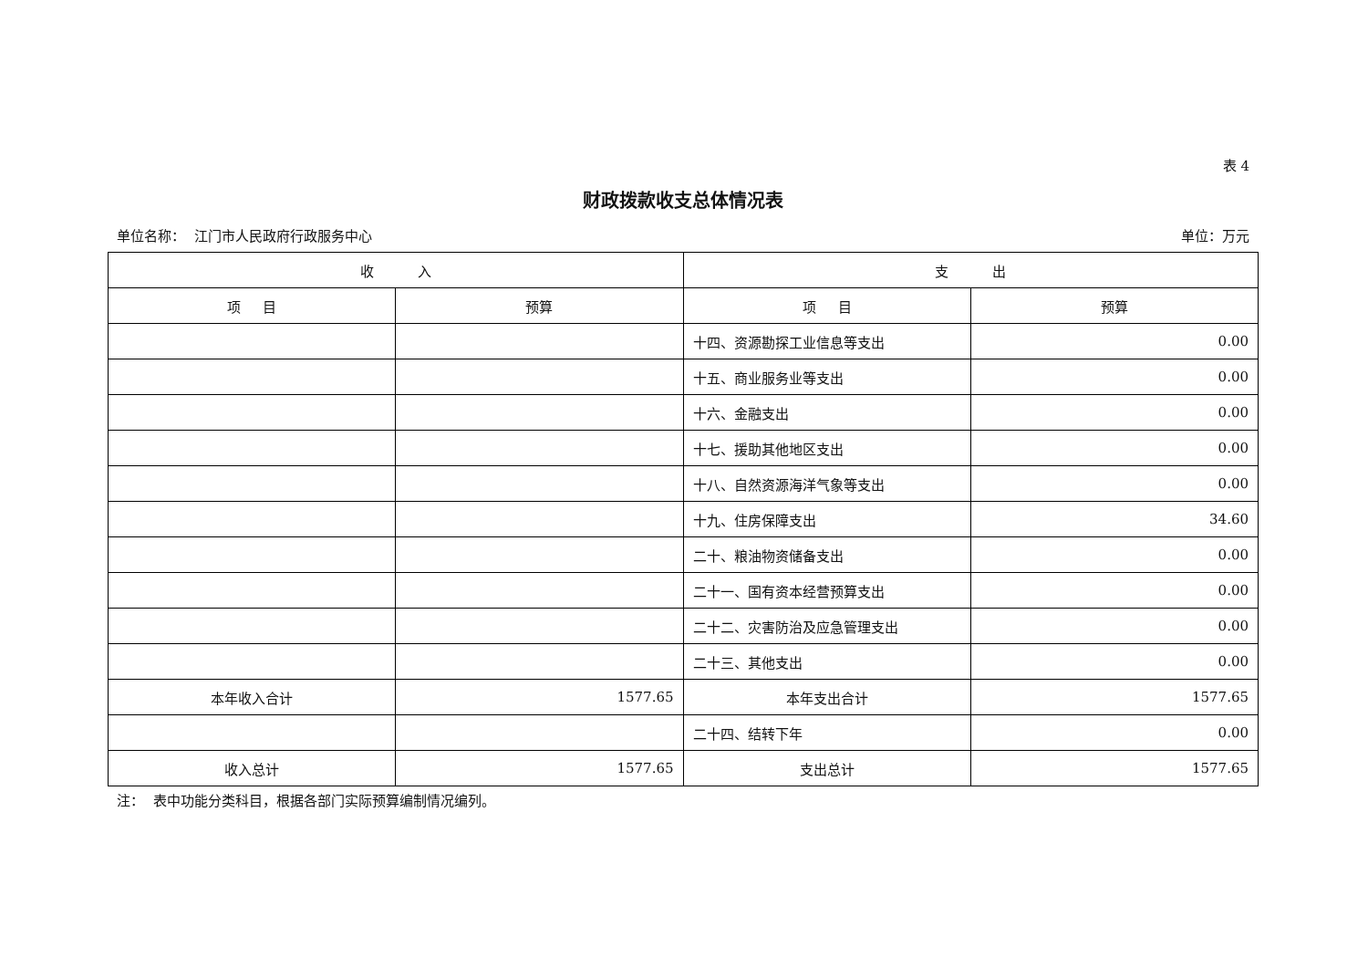表 4
财政拨款收支总体情况表
单位名称： 江门市人民政府行政服务中心 单位：万元
| 收 入 | | 支 出 | |
| --- | --- | --- | --- |
| 项 目 | 预算 | 项 目 | 预算 |
| | | 十四、资源勘探工业信息等支出 | 0.00 |
| | | 十五、商业服务业等支出 | 0.00 |
| | | 十六、金融支出 | 0.00 |
| | | 十七、援助其他地区支出 | 0.00 |
| | | 十八、自然资源海洋气象等支出 | 0.00 |
| | | 十九、住房保障支出 | 34.60 |
| | | 二十、粮油物资储备支出 | 0.00 |
| | | 二十一、国有资本经营预算支出 | 0.00 |
| | | 二十二、灾害防治及应急管理支出 | 0.00 |
| | | 二十三、其他支出 | 0.00 |
| 本年收入合计 | 1577.65 | 本年支出合计 | 1577.65 |
| | | 二十四、结转下年 | 0.00 |
| 收入总计 | 1577.65 | 支出总计 | 1577.65 |
注： 表中功能分类科目，根据各部门实际预算编制情况编列。